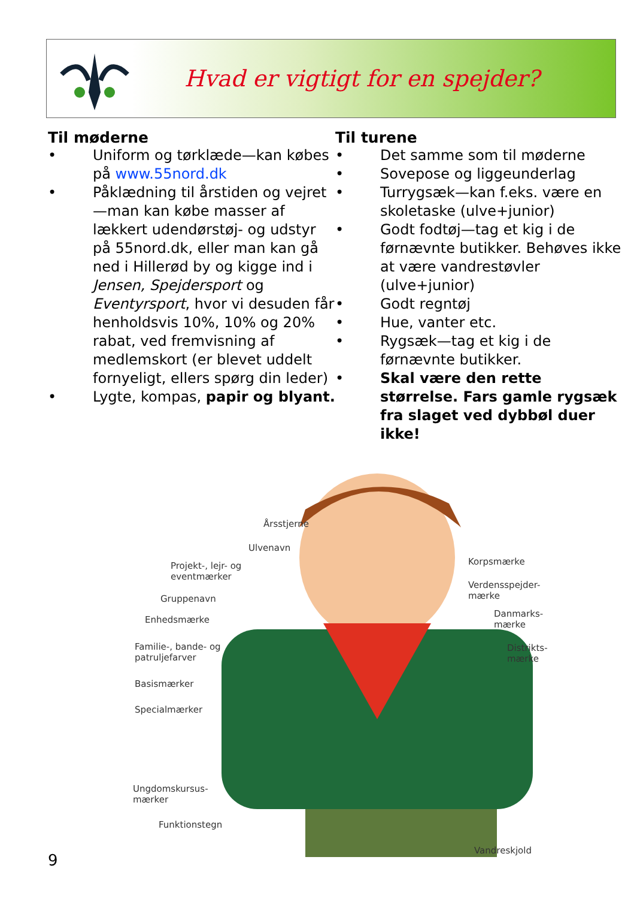Hvad er vigtigt for en spejder?
Til møderne
• Uniform og tørklæde—kan købes på www.55nord.dk
• Påklædning til årstiden og vejret—man kan købe masser af lækkert udendørstøj- og udstyr på 55nord.dk, eller man kan gå ned i Hillerød by og kigge ind i Jensen, Spejdersport og Eventyrsport, hvor vi desuden får henholdsvis 10%, 10% og 20% rabat, ved fremvisning af medlemskort (er blevet uddelt fornyeligt, ellers spørg din leder)
• Lygte, kompas, papir og blyant.
Til turene
• Det samme som til møderne
• Sovepose og liggeunderlag
• Turrygsæk—kan f.eks. være en skoletaske (ulve+junior)
• Godt fodtøj—tag et kig i de førnævnte butikker. Behøves ikke at være vandrestøvler (ulve+junior)
• Godt regntøj
• Hue, vanter etc.
• Rygsæk—tag et kig i de førnævnte butikker.
• Skal være den rette størrelse. Fars gamle rygsæk fra slaget ved dybbøl duer ikke!
Årsstjerne
Ulvenavn
Projekt-, lejr- og
eventmærker
Gruppenavn
Enhedsmærke
Familie-, bande- og
patruljefarver
Basismærker
Specialmærker
Ungdomskursus-
mærker
Funktionstegn
Korpsmærke
Verdensspejder-
mærke
Danmarks-
mærke
Distrikts-
mærke
Vandreskjold
9